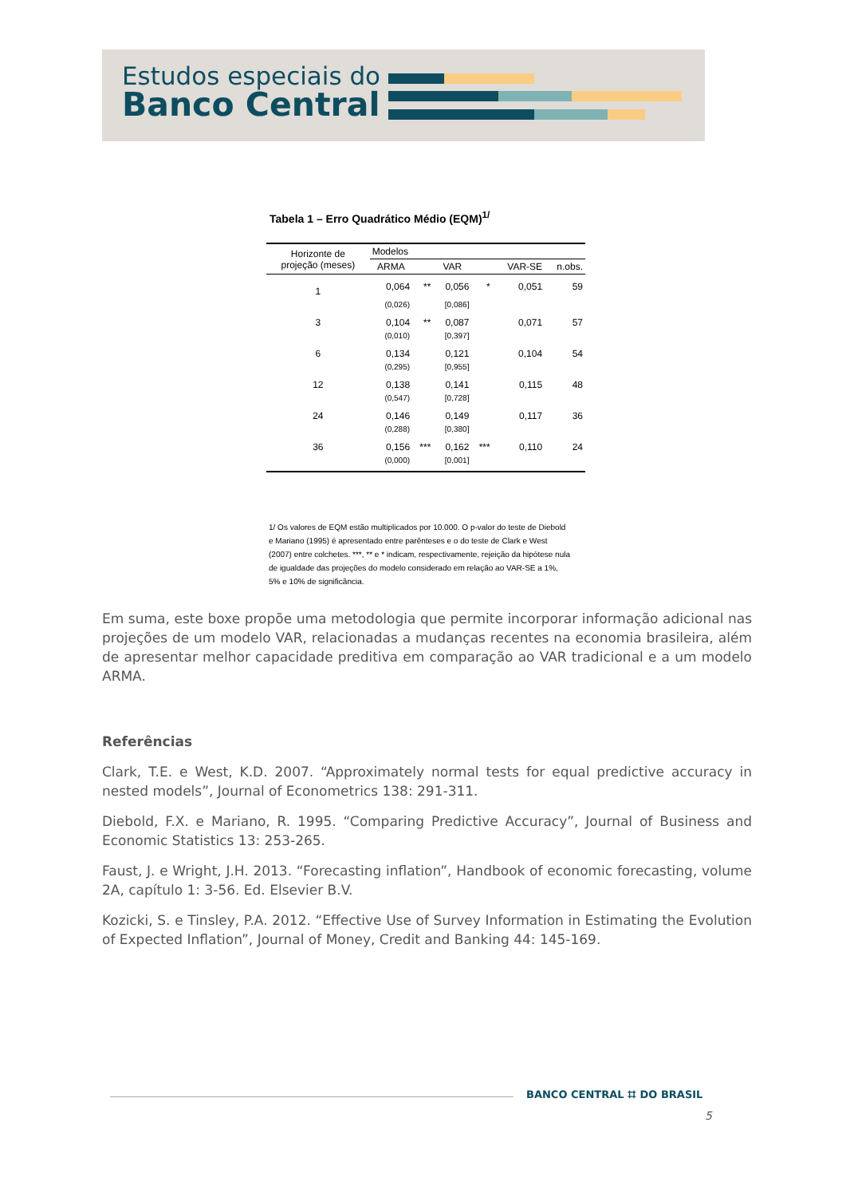Estudos especiais do
Banco Central
Tabela 1 – Erro Quadrático Médio (EQM)<sup>1/</sup>
| Horizonte de projeção (meses) | Modelos | | | | | |
| --- | --- | --- | --- | --- | --- | --- |
| | ARMA | | VAR | | VAR-SE | n.obs. |
| 1 | 0,064 | ** | 0,056 | * | 0,051 | 59 |
| | (0,026) | | [0,086] | | | |
| 3 | 0,104 | ** | 0,087 | | 0,071 | 57 |
| | (0,010) | | [0,397] | | | |
| 6 | 0,134 | | 0,121 | | 0,104 | 54 |
| | (0,295) | | [0,955] | | | |
| 12 | 0,138 | | 0,141 | | 0,115 | 48 |
| | (0,547) | | [0,728] | | | |
| 24 | 0,146 | | 0,149 | | 0,117 | 36 |
| | (0,288) | | [0,380] | | | |
| 36 | 0,156 | *** | 0,162 | *** | 0,110 | 24 |
| | (0,000) | | [0,001] | | | |
1/ Os valores de EQM estão multiplicados por 10.000. O p-valor do teste de Diebold e Mariano (1995) é apresentado entre parênteses e o do teste de Clark e West (2007) entre colchetes. ***, ** e * indicam, respectivamente, rejeição da hipótese nula de igualdade das projeções do modelo considerado em relação ao VAR-SE a 1%, 5% e 10% de significância.
Em suma, este boxe propõe uma metodologia que permite incorporar informação adicional nas projeções de um modelo VAR, relacionadas a mudanças recentes na economia brasileira, além de apresentar melhor capacidade preditiva em comparação ao VAR tradicional e a um modelo ARMA.
Referências
Clark, T.E. e West, K.D. 2007. “Approximately normal tests for equal predictive accuracy in nested models”, Journal of Econometrics 138: 291-311.
Diebold, F.X. e Mariano, R. 1995. “Comparing Predictive Accuracy”, Journal of Business and Economic Statistics 13: 253-265.
Faust, J. e Wright, J.H. 2013. “Forecasting inflation”, Handbook of economic forecasting, volume 2A, capítulo 1: 3-56. Ed. Elsevier B.V.
Kozicki, S. e Tinsley, P.A. 2012. “Effective Use of Survey Information in Estimating the Evolution of Expected Inflation”, Journal of Money, Credit and Banking 44: 145-169.
BANCO CENTRAL ⌗ DO BRASIL
5